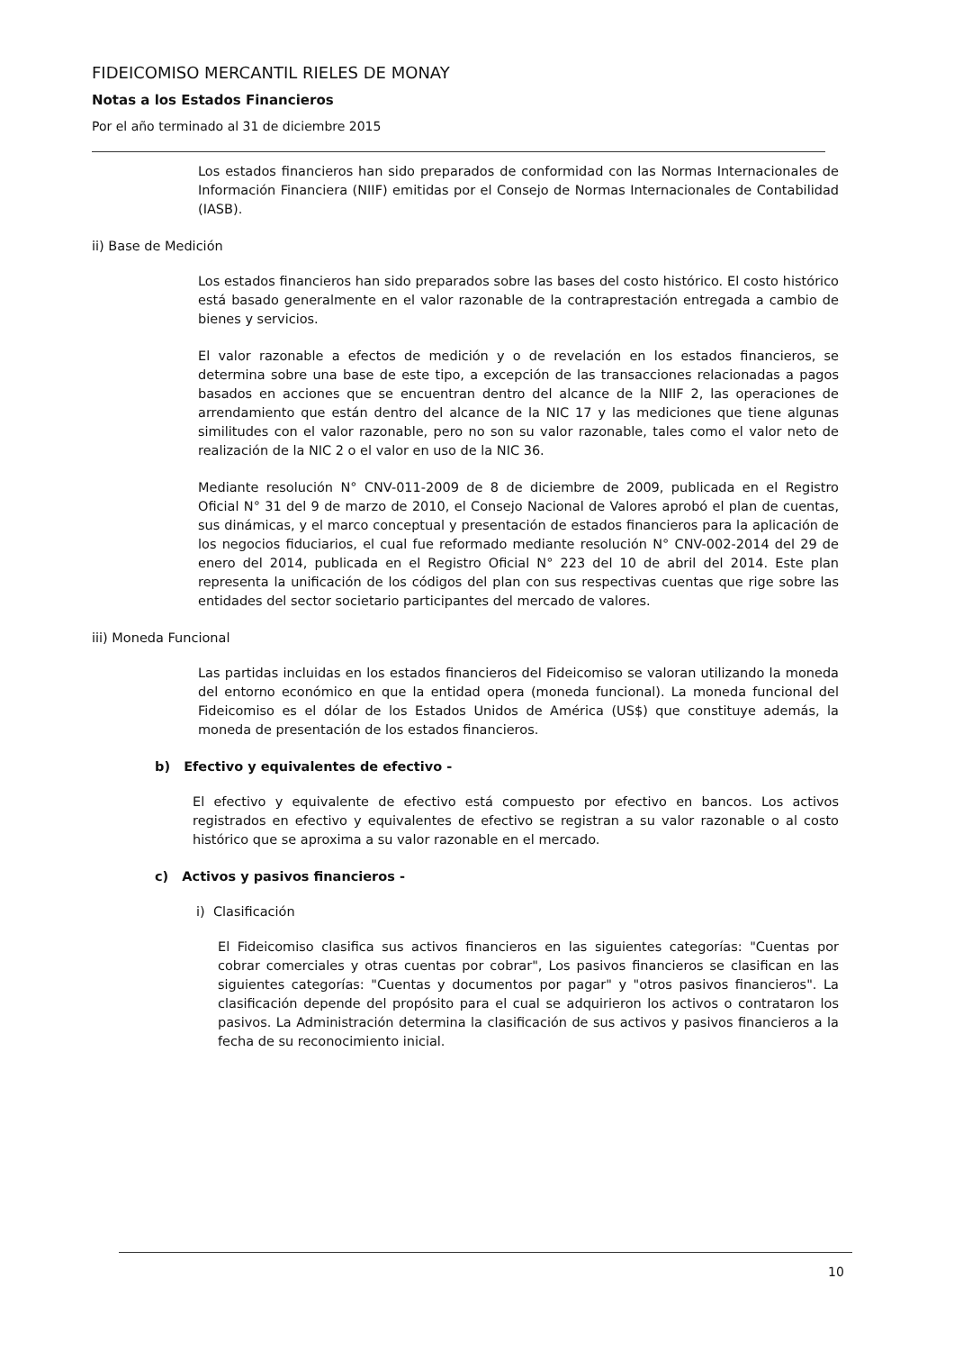FIDEICOMISO MERCANTIL RIELES DE MONAY
Notas a los Estados Financieros
Por el año terminado al 31 de diciembre 2015
Los estados financieros han sido preparados de conformidad con las Normas Internacionales de Información Financiera (NIIF) emitidas por el Consejo de Normas Internacionales de Contabilidad (IASB).
ii) Base de Medición
Los estados financieros han sido preparados sobre las bases del costo histórico. El costo histórico está basado generalmente en el valor razonable de la contraprestación entregada a cambio de bienes y servicios.
El valor razonable a efectos de medición y o de revelación en los estados financieros, se determina sobre una base de este tipo, a excepción de las transacciones relacionadas a pagos basados en acciones que se encuentran dentro del alcance de la NIIF 2, las operaciones de arrendamiento que están dentro del alcance de la NIC 17 y las mediciones que tiene algunas similitudes con el valor razonable, pero no son su valor razonable, tales como el valor neto de realización de la NIC 2 o el valor en uso de la NIC 36.
Mediante resolución N° CNV-011-2009 de 8 de diciembre de 2009, publicada en el Registro Oficial N° 31 del 9 de marzo de 2010, el Consejo Nacional de Valores aprobó el plan de cuentas, sus dinámicas, y el marco conceptual y presentación de estados financieros para la aplicación de los negocios fiduciarios, el cual fue reformado mediante resolución N° CNV-002-2014 del 29 de enero del 2014, publicada en el Registro Oficial N° 223 del 10 de abril del 2014. Este plan representa la unificación de los códigos del plan con sus respectivas cuentas que rige sobre las entidades del sector societario participantes del mercado de valores.
iii) Moneda Funcional
Las partidas incluidas en los estados financieros del Fideicomiso se valoran utilizando la moneda del entorno económico en que la entidad opera (moneda funcional). La moneda funcional del Fideicomiso es el dólar de los Estados Unidos de América (US$) que constituye además, la moneda de presentación de los estados financieros.
b) Efectivo y equivalentes de efectivo -
El efectivo y equivalente de efectivo está compuesto por efectivo en bancos. Los activos registrados en efectivo y equivalentes de efectivo se registran a su valor razonable o al costo histórico que se aproxima a su valor razonable en el mercado.
c) Activos y pasivos financieros -
i) Clasificación
El Fideicomiso clasifica sus activos financieros en las siguientes categorías: "Cuentas por cobrar comerciales y otras cuentas por cobrar", Los pasivos financieros se clasifican en las siguientes categorías: "Cuentas y documentos por pagar" y "otros pasivos financieros". La clasificación depende del propósito para el cual se adquirieron los activos o contrataron los pasivos. La Administración determina la clasificación de sus activos y pasivos financieros a la fecha de su reconocimiento inicial.
10